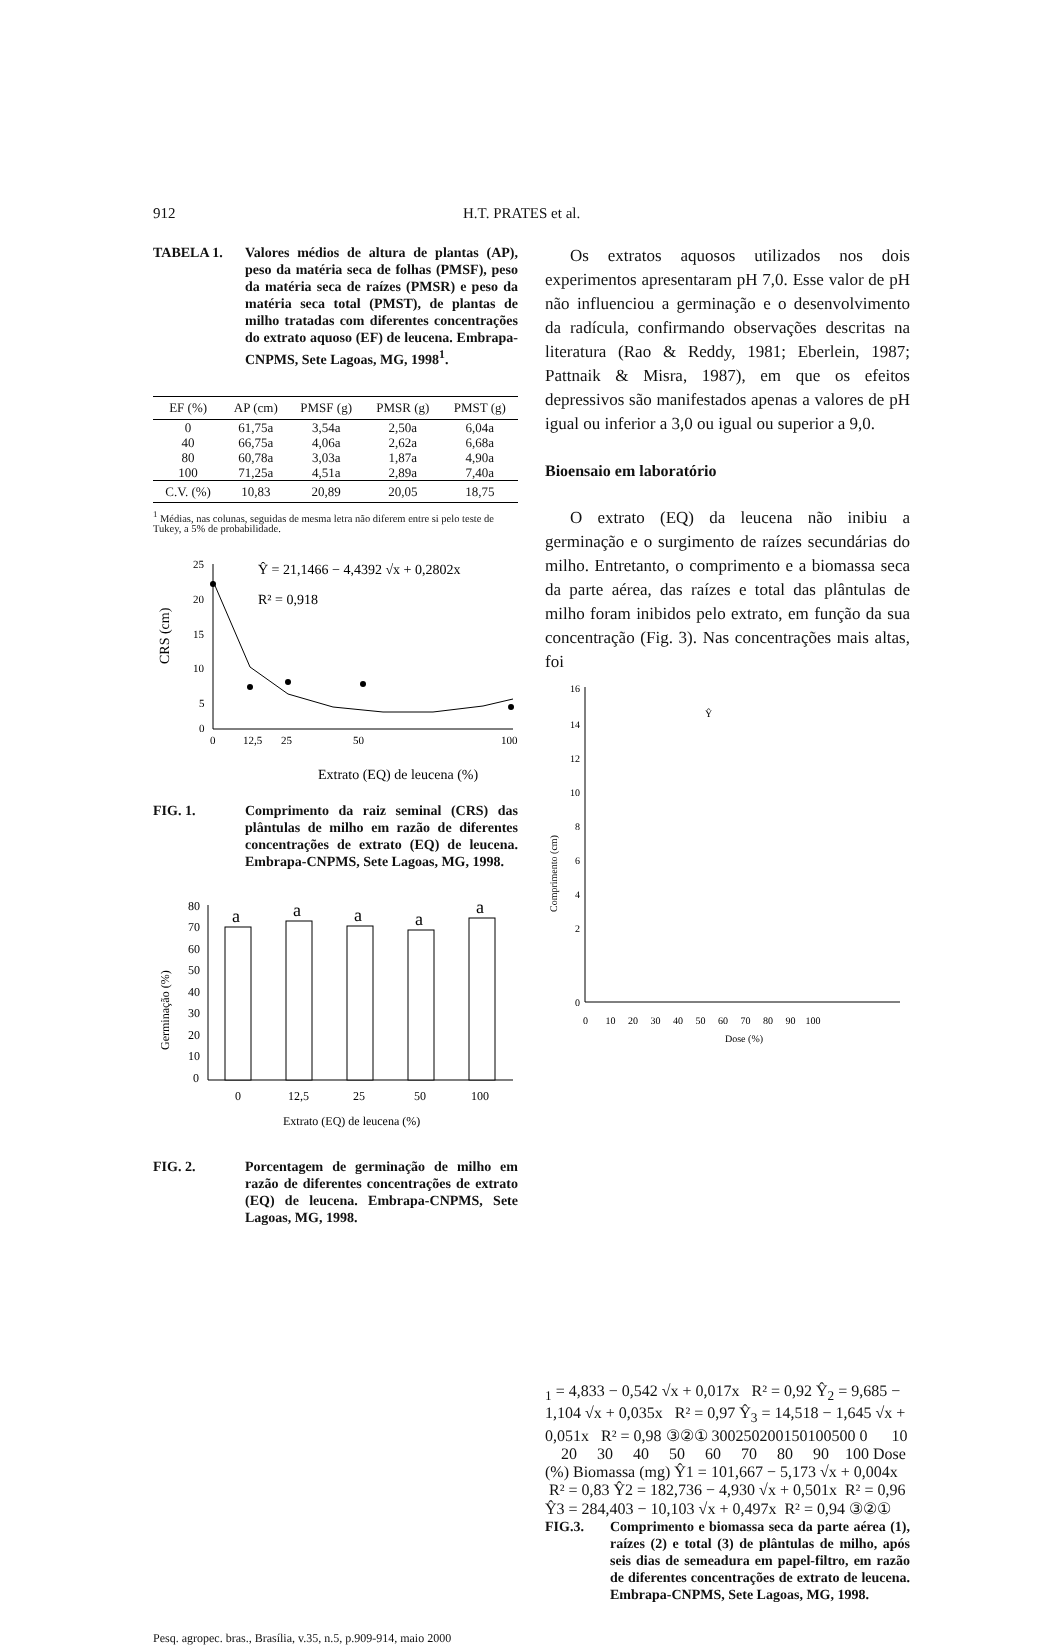912 H.T. PRATES et al.
TABELA 1. Valores médios de altura de plantas (AP), peso da matéria seca de folhas (PMSF), peso da matéria seca de raízes (PMSR) e peso da matéria seca total (PMST), de plantas de milho tratadas com diferentes concentrações do extrato aquoso (EF) de leucena. Embrapa-CNPMS, Sete Lagoas, MG, 1998<sup>1</sup>.
| EF (%) | AP (cm) | PMSF (g) | PMSR (g) | PMST (g) |
| --- | --- | --- | --- | --- |
| 0 | 61,75a | 3,54a | 2,50a | 6,04a |
| 40 | 66,75a | 4,06a | 2,62a | 6,68a |
| 80 | 60,78a | 3,03a | 1,87a | 4,90a |
| 100 | 71,25a | 4,51a | 2,89a | 7,40a |
| C.V. (%) | 10,83 | 20,89 | 20,05 | 18,75 |
<sup>1</sup> Médias, nas colunas, seguidas de mesma letra não diferem entre si pelo teste de Tukey, a 5% de probabilidade.
25
20
15
10
5
0
0
12,5
25
50
100
CRS (cm)
Ŷ = 21,1466 − 4,4392 √x + 0,2802x
R² = 0,918
Extrato (EQ) de leucena (%)
FIG. 1. Comprimento da raiz seminal (CRS) das plântulas de milho em razão de diferentes concentrações de extrato (EQ) de leucena. Embrapa-CNPMS, Sete Lagoas, MG, 1998.
80
70
60
50
40
30
20
10
0
a
a
a
a
a
0
12,5
25
50
100
Germinação (%)
Extrato (EQ) de leucena (%)
FIG. 2. Porcentagem de germinação de milho em razão de diferentes concentrações de extrato (EQ) de leucena. Embrapa-CNPMS, Sete Lagoas, MG, 1998.
Os extratos aquosos utilizados nos dois experimentos apresentaram pH 7,0. Esse valor de pH não influenciou a germinação e o desenvolvimento da radícula, confirmando observações descritas na literatura (Rao & Reddy, 1981; Eberlein, 1987; Pattnaik & Misra, 1987), em que os efeitos depressivos são manifestados apenas a valores de pH igual ou inferior a 3,0 ou igual ou superior a 9,0.
Bioensaio em laboratório
O extrato (EQ) da leucena não inibiu a germinação e o surgimento de raízes secundárias do milho. Entretanto, o comprimento e a biomassa seca da parte aérea, das raízes e total das plântulas de milho foram inibidos pelo extrato, em função da sua concentração (Fig. 3). Nas concentrações mais altas, foi
16
14
12
10
8
6
4
2
0
0 10 20 30 40 50 60 70 80 90 100
Dose (%)
Comprimento (cm)
Ŷ1 = 4,833 − 0,542 √x + 0,017x R² = 0,92
Ŷ2 = 9,685 − 1,104 √x + 0,035x R² = 0,97
Ŷ3 = 14,518 − 1,645 √x + 0,051x R² = 0,98
③
②
①
300
250
200
150
100
50
0
0 10 20 30 40 50 60 70 80 90 100
Dose (%)
Biomassa (mg)
Ŷ1 = 101,667 − 5,173 √x + 0,004x R² = 0,83
Ŷ2 = 182,736 − 4,930 √x + 0,501x R² = 0,96
Ŷ3 = 284,403 − 10,103 √x + 0,497x R² = 0,94
③
②
①
FIG.3. Comprimento e biomassa seca da parte aérea (1), raízes (2) e total (3) de plântulas de milho, após seis dias de semeadura em papel-filtro, em razão de diferentes concentrações de extrato de leucena. Embrapa-CNPMS, Sete Lagoas, MG, 1998.
Pesq. agropec. bras., Brasília, v.35, n.5, p.909-914, maio 2000